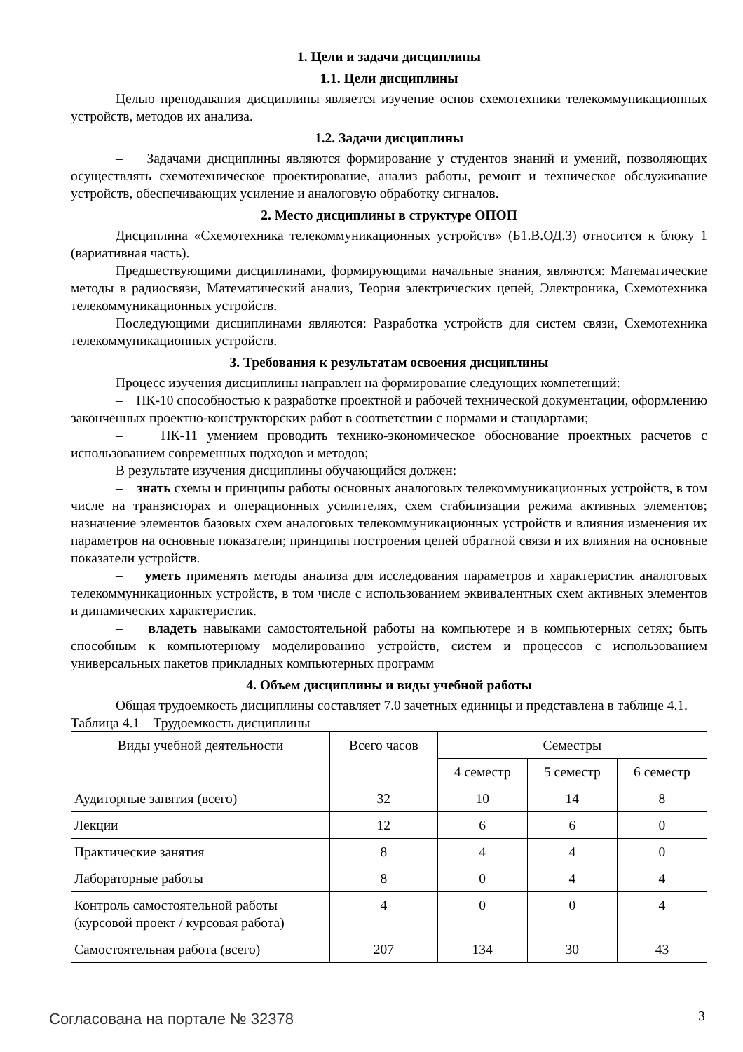1. Цели и задачи дисциплины
1.1. Цели дисциплины
Целью преподавания дисциплины является изучение основ схемотехники телекоммуникационных устройств, методов их анализа.
1.2. Задачи дисциплины
– Задачами дисциплины являются формирование у студентов знаний и умений, позволяющих осуществлять схемотехническое проектирование, анализ работы, ремонт и техническое обслуживание устройств, обеспечивающих усиление и аналоговую обработку сигналов.
2. Место дисциплины в структуре ОПОП
Дисциплина «Схемотехника телекоммуникационных устройств» (Б1.В.ОД.3) относится к блоку 1 (вариативная часть).
Предшествующими дисциплинами, формирующими начальные знания, являются: Математические методы в радиосвязи, Математический анализ, Теория электрических цепей, Электроника, Схемотехника телекоммуникационных устройств.
Последующими дисциплинами являются: Разработка устройств для систем связи, Схемотехника телекоммуникационных устройств.
3. Требования к результатам освоения дисциплины
Процесс изучения дисциплины направлен на формирование следующих компетенций:
– ПК-10 способностью к разработке проектной и рабочей технической документации, оформлению законченных проектно-конструкторских работ в соответствии с нормами и стандартами;
– ПК-11 умением проводить технико-экономическое обоснование проектных расчетов с использованием современных подходов и методов;
В результате изучения дисциплины обучающийся должен:
– знать схемы и принципы работы основных аналоговых телекоммуникационных устройств, в том числе на транзисторах и операционных усилителях, схем стабилизации режима активных элементов; назначение элементов базовых схем аналоговых телекоммуникационных устройств и влияния изменения их параметров на основные показатели; принципы построения цепей обратной связи и их влияния на основные показатели устройств.
– уметь применять методы анализа для исследования параметров и характеристик аналоговых телекоммуникационных устройств, в том числе с использованием эквивалентных схем активных элементов и динамических характеристик.
– владеть навыками самостоятельной работы на компьютере и в компьютерных сетях; быть способным к компьютерному моделированию устройств, систем и процессов с использованием универсальных пакетов прикладных компьютерных программ
4. Объем дисциплины и виды учебной работы
Общая трудоемкость дисциплины составляет 7.0 зачетных единицы и представлена в таблице 4.1.
Таблица 4.1 – Трудоемкость дисциплины
| Виды учебной деятельности | Всего часов | Семестры | | |
| --- | --- | --- | --- | --- |
| | | 4 семестр | 5 семестр | 6 семестр |
| Аудиторные занятия (всего) | 32 | 10 | 14 | 8 |
| Лекции | 12 | 6 | 6 | 0 |
| Практические занятия | 8 | 4 | 4 | 0 |
| Лабораторные работы | 8 | 0 | 4 | 4 |
| Контроль самостоятельной работы (курсовой проект / курсовая работа) | 4 | 0 | 0 | 4 |
| Самостоятельная работа (всего) | 207 | 134 | 30 | 43 |
Согласована на портале № 32378 3